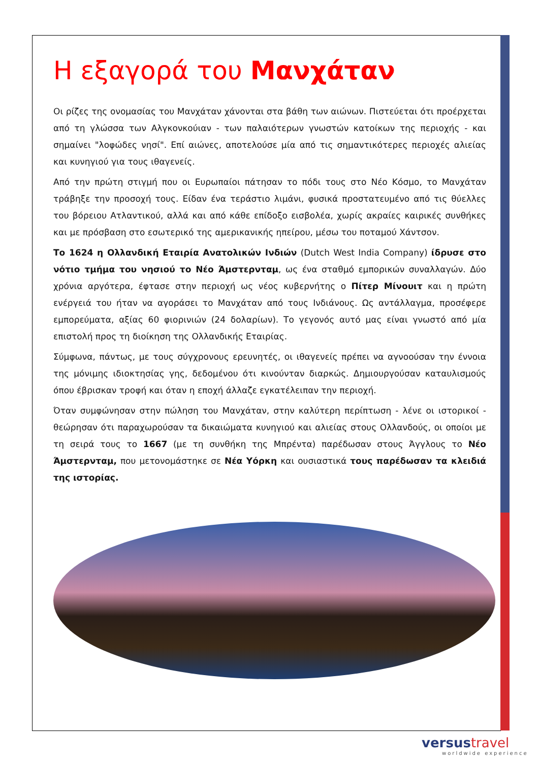Η εξαγορά του Μανχάταν
Οι ρίζες της ονομασίας του Μανχάταν χάνονται στα βάθη των αιώνων. Πιστεύεται ότι προέρχεται από τη γλώσσα των Αλγκονκούιαν - των παλαιότερων γνωστών κατοίκων της περιοχής - και σημαίνει "λοφώδες νησί". Επί αιώνες, αποτελούσε μία από τις σημαντικότερες περιοχές αλιείας και κυνηγιού για τους ιθαγενείς.
Από την πρώτη στιγμή που οι Ευρωπαίοι πάτησαν το πόδι τους στο Νέο Κόσμο, το Μανχάταν τράβηξε την προσοχή τους. Είδαν ένα τεράστιο λιμάνι, φυσικά προστατευμένο από τις θύελλες του βόρειου Ατλαντικού, αλλά και από κάθε επίδοξο εισβολέα, χωρίς ακραίες καιρικές συνθήκες και με πρόσβαση στο εσωτερικό της αμερικανικής ηπείρου, μέσω του ποταμού Χάντσον.
Το 1624 η Ολλανδική Εταιρία Ανατολικών Ινδιών (Dutch West India Company) ίδρυσε στο νότιο τμήμα του νησιού το Νέο Άμστερνταμ, ως ένα σταθμό εμπορικών συναλλαγών. Δύο χρόνια αργότερα, έφτασε στην περιοχή ως νέος κυβερνήτης ο Πίτερ Μίνουιτ και η πρώτη ενέργειά του ήταν να αγοράσει το Μανχάταν από τους Ινδιάνους. Ως αντάλλαγμα, προσέφερε εμπορεύματα, αξίας 60 φιορινιών (24 δολαρίων). Το γεγονός αυτό μας είναι γνωστό από μία επιστολή προς τη διοίκηση της Ολλανδικής Εταιρίας.
Σύμφωνα, πάντως, με τους σύγχρονους ερευνητές, οι ιθαγενείς πρέπει να αγνοούσαν την έννοια της μόνιμης ιδιοκτησίας γης, δεδομένου ότι κινούνταν διαρκώς. Δημιουργούσαν καταυλισμούς όπου έβρισκαν τροφή και όταν η εποχή άλλαζε εγκατέλειπαν την περιοχή.
Όταν συμφώνησαν στην πώληση του Μανχάταν, στην καλύτερη περίπτωση - λένε οι ιστορικοί - θεώρησαν ότι παραχωρούσαν τα δικαιώματα κυνηγιού και αλιείας στους Ολλανδούς, οι οποίοι με τη σειρά τους το 1667 (με τη συνθήκη της Μπρέντα) παρέδωσαν στους Άγγλους το Νέο Άμστερνταμ, που μετονομάστηκε σε Νέα Υόρκη και ουσιαστικά τους παρέδωσαν τα κλειδιά της ιστορίας.
versus travel
worldwide experience